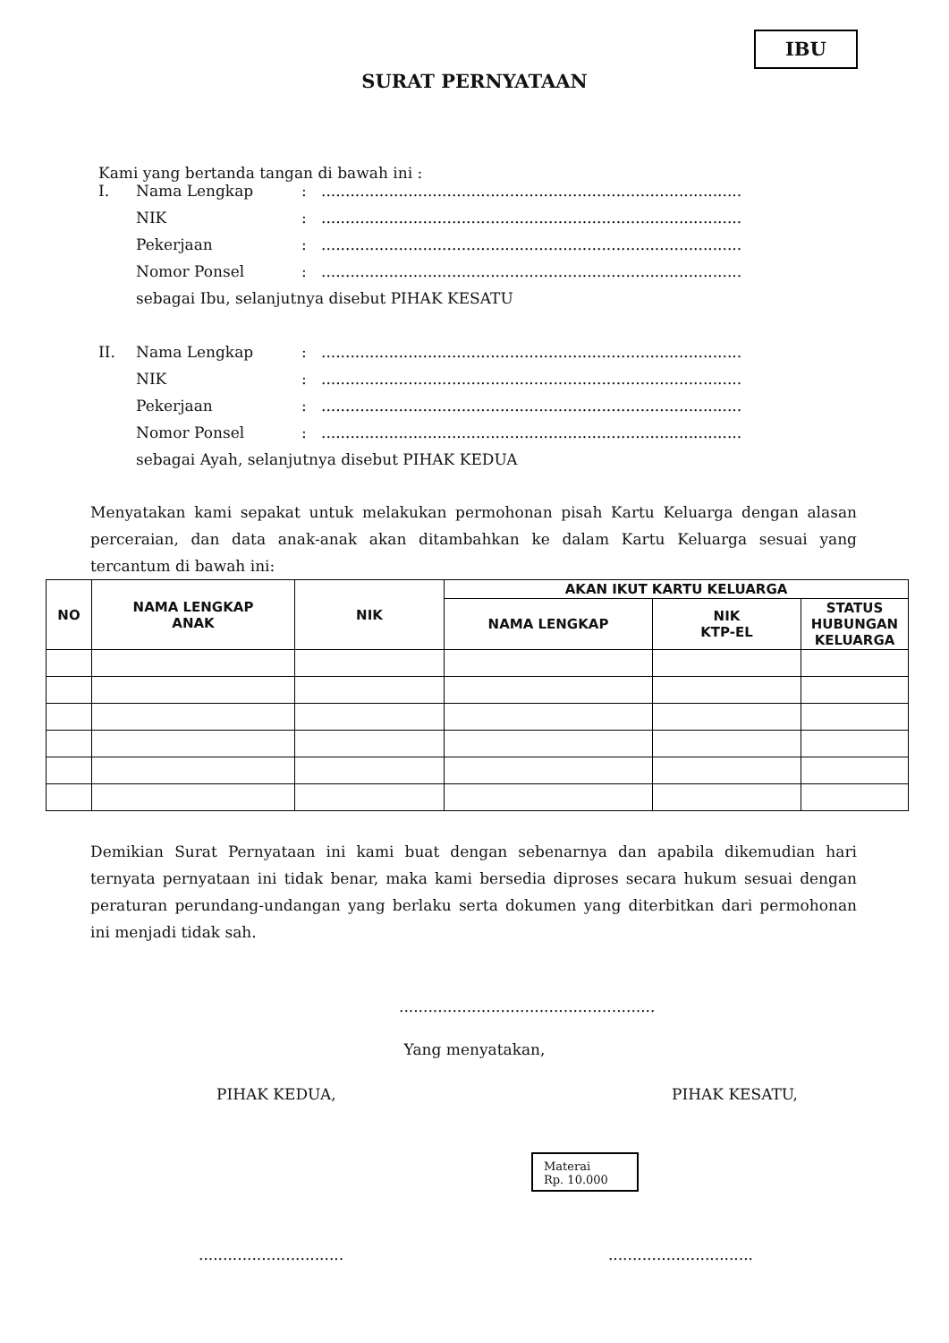IBU
SURAT PERNYATAAN
Kami yang bertanda tangan di bawah ini :
| I. | Nama Lengkap | : | ....................................................................................... |
| | NIK | : | ....................................................................................... |
| | Pekerjaan | : | ....................................................................................... |
| | Nomor Ponsel | : | ....................................................................................... |
| | sebagai Ibu, selanjutnya disebut PIHAK KESATU | | |
| II. | Nama Lengkap | : | ....................................................................................... |
| | NIK | : | ....................................................................................... |
| | Pekerjaan | : | ....................................................................................... |
| | Nomor Ponsel | : | ....................................................................................... |
| | sebagai Ayah, selanjutnya disebut PIHAK KEDUA | | |
Menyatakan kami sepakat untuk melakukan permohonan pisah Kartu Keluarga dengan alasan perceraian, dan data anak-anak akan ditambahkan ke dalam Kartu Keluarga sesuai yang tercantum di bawah ini:
| NO | NAMA LENGKAP ANAK | NIK | AKAN IKUT KARTU KELUARGA | | |
| --- | --- | --- | --- | --- | --- |
| | | | NAMA LENGKAP | NIK KTP-EL | STATUS HUBUNGAN KELUARGA |
Demikian Surat Pernyataan ini kami buat dengan sebenarnya dan apabila dikemudian hari ternyata pernyataan ini tidak benar, maka kami bersedia diproses secara hukum sesuai dengan peraturan perundang-undangan yang berlaku serta dokumen yang diterbitkan dari permohonan ini menjadi tidak sah.
.....................................................
Yang menyatakan,
PIHAK KEDUA, PIHAK KESATU,
Materai
Rp. 10.000
............................................................